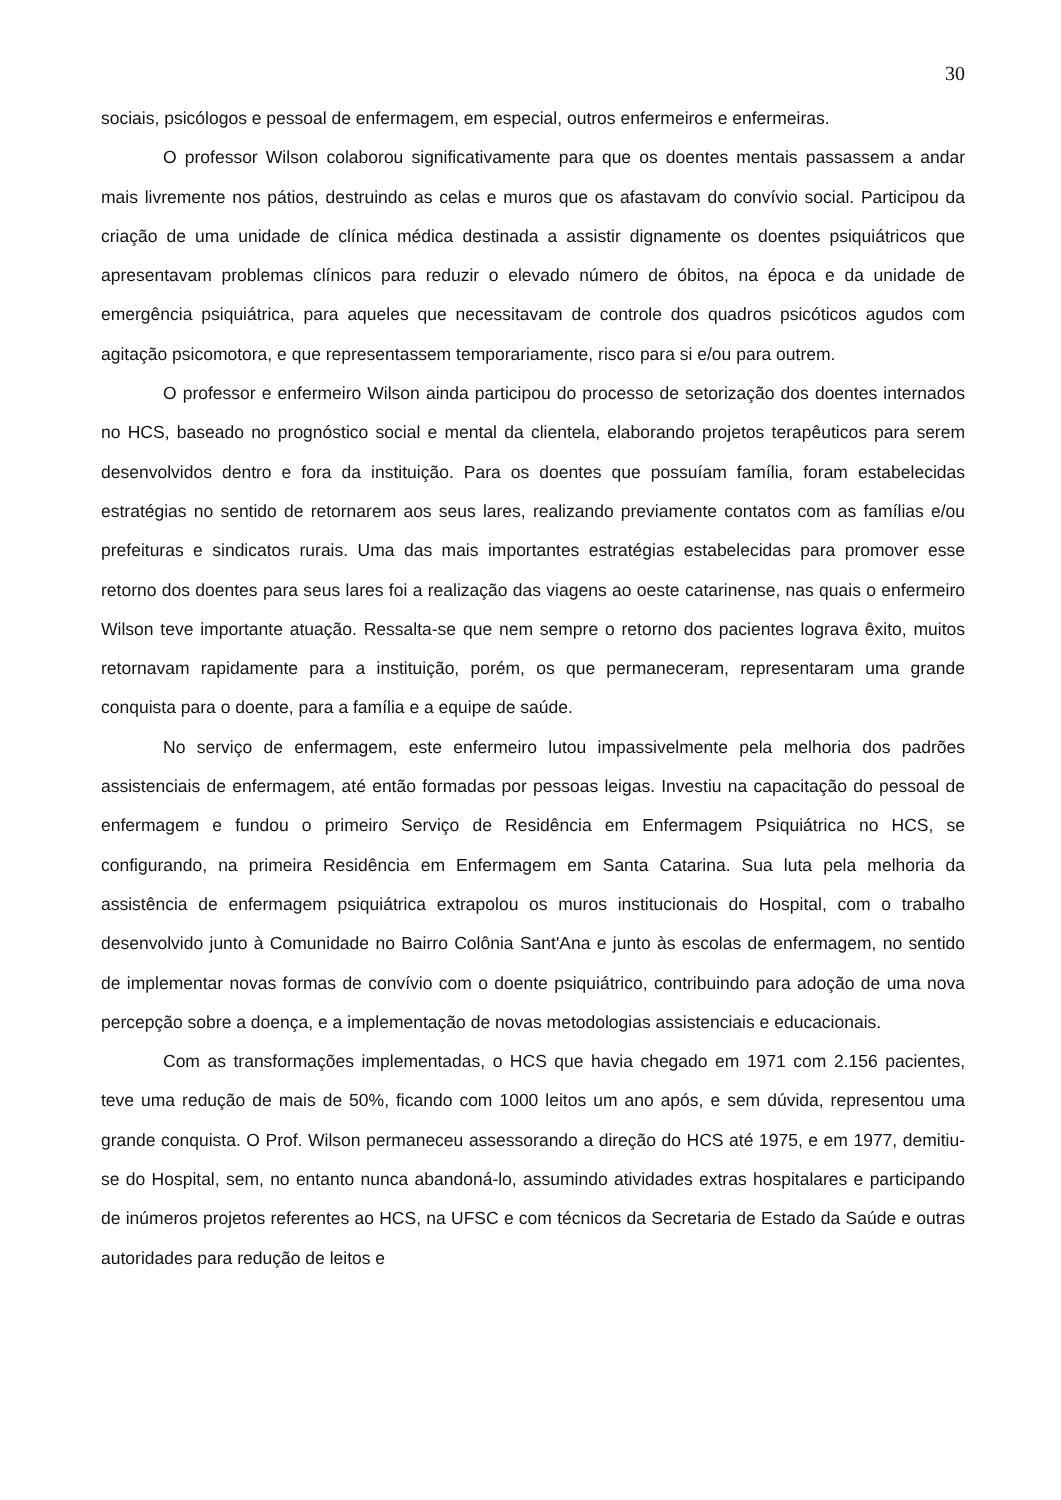30
sociais, psicólogos e pessoal de enfermagem, em especial, outros enfermeiros e enfermeiras.
O professor Wilson colaborou significativamente para que os doentes mentais passassem a andar mais livremente nos pátios, destruindo as celas e muros que os afastavam do convívio social. Participou da criação de uma unidade de clínica médica destinada a assistir dignamente os doentes psiquiátricos que apresentavam problemas clínicos para reduzir o elevado número de óbitos, na época e da unidade de emergência psiquiátrica, para aqueles que necessitavam de controle dos quadros psicóticos agudos com agitação psicomotora, e que representassem temporariamente, risco para si e/ou para outrem.
O professor e enfermeiro Wilson ainda participou do processo de setorização dos doentes internados no HCS, baseado no prognóstico social e mental da clientela, elaborando projetos terapêuticos para serem desenvolvidos dentro e fora da instituição. Para os doentes que possuíam família, foram estabelecidas estratégias no sentido de retornarem aos seus lares, realizando previamente contatos com as famílias e/ou prefeituras e sindicatos rurais. Uma das mais importantes estratégias estabelecidas para promover esse retorno dos doentes para seus lares foi a realização das viagens ao oeste catarinense, nas quais o enfermeiro Wilson teve importante atuação. Ressalta-se que nem sempre o retorno dos pacientes lograva êxito, muitos retornavam rapidamente para a instituição, porém, os que permaneceram, representaram uma grande conquista para o doente, para a família e a equipe de saúde.
No serviço de enfermagem, este enfermeiro lutou impassivelmente pela melhoria dos padrões assistenciais de enfermagem, até então formadas por pessoas leigas. Investiu na capacitação do pessoal de enfermagem e fundou o primeiro Serviço de Residência em Enfermagem Psiquiátrica no HCS, se configurando, na primeira Residência em Enfermagem em Santa Catarina. Sua luta pela melhoria da assistência de enfermagem psiquiátrica extrapolou os muros institucionais do Hospital, com o trabalho desenvolvido junto à Comunidade no Bairro Colônia Sant'Ana e junto às escolas de enfermagem, no sentido de implementar novas formas de convívio com o doente psiquiátrico, contribuindo para adoção de uma nova percepção sobre a doença, e a implementação de novas metodologias assistenciais e educacionais.
Com as transformações implementadas, o HCS que havia chegado em 1971 com 2.156 pacientes, teve uma redução de mais de 50%, ficando com 1000 leitos um ano após, e sem dúvida, representou uma grande conquista. O Prof. Wilson permaneceu assessorando a direção do HCS até 1975, e em 1977, demitiu-se do Hospital, sem, no entanto nunca abandoná-lo, assumindo atividades extras hospitalares e participando de inúmeros projetos referentes ao HCS, na UFSC e com técnicos da Secretaria de Estado da Saúde e outras autoridades para redução de leitos e